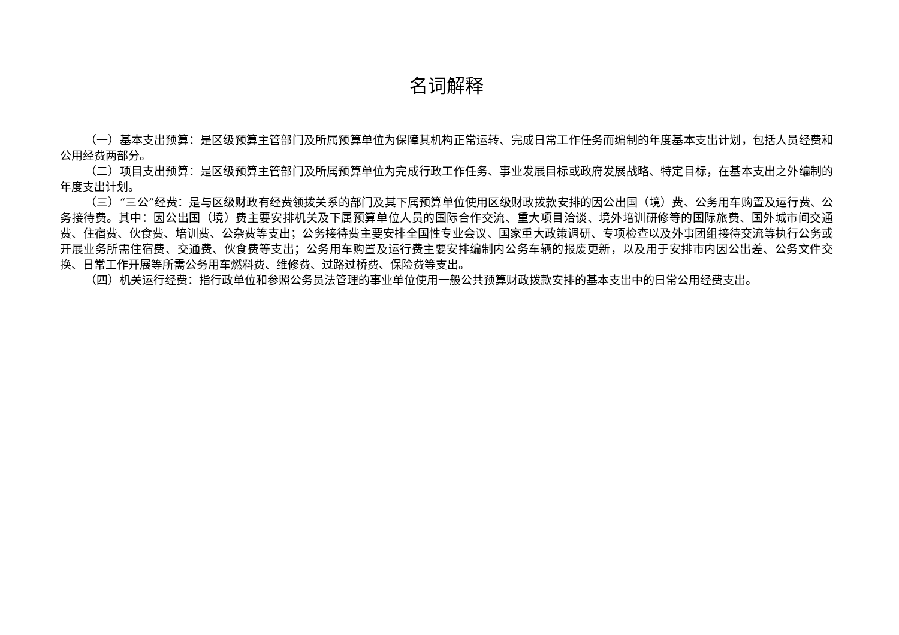名词解释
（一）基本支出预算：是区级预算主管部门及所属预算单位为保障其机构正常运转、完成日常工作任务而编制的年度基本支出计划，包括人员经费和公用经费两部分。
（二）项目支出预算：是区级预算主管部门及所属预算单位为完成行政工作任务、事业发展目标或政府发展战略、特定目标，在基本支出之外编制的年度支出计划。
（三）“三公”经费：是与区级财政有经费领拨关系的部门及其下属预算单位使用区级财政拨款安排的因公出国（境）费、公务用车购置及运行费、公务接待费。其中：因公出国（境）费主要安排机关及下属预算单位人员的国际合作交流、重大项目洽谈、境外培训研修等的国际旅费、国外城市间交通费、住宿费、伙食费、培训费、公杂费等支出；公务接待费主要安排全国性专业会议、国家重大政策调研、专项检查以及外事团组接待交流等执行公务或开展业务所需住宿费、交通费、伙食费等支出；公务用车购置及运行费主要安排编制内公务车辆的报废更新，以及用于安排市内因公出差、公务文件交换、日常工作开展等所需公务用车燃料费、维修费、过路过桥费、保险费等支出。
（四）机关运行经费：指行政单位和参照公务员法管理的事业单位使用一般公共预算财政拨款安排的基本支出中的日常公用经费支出。